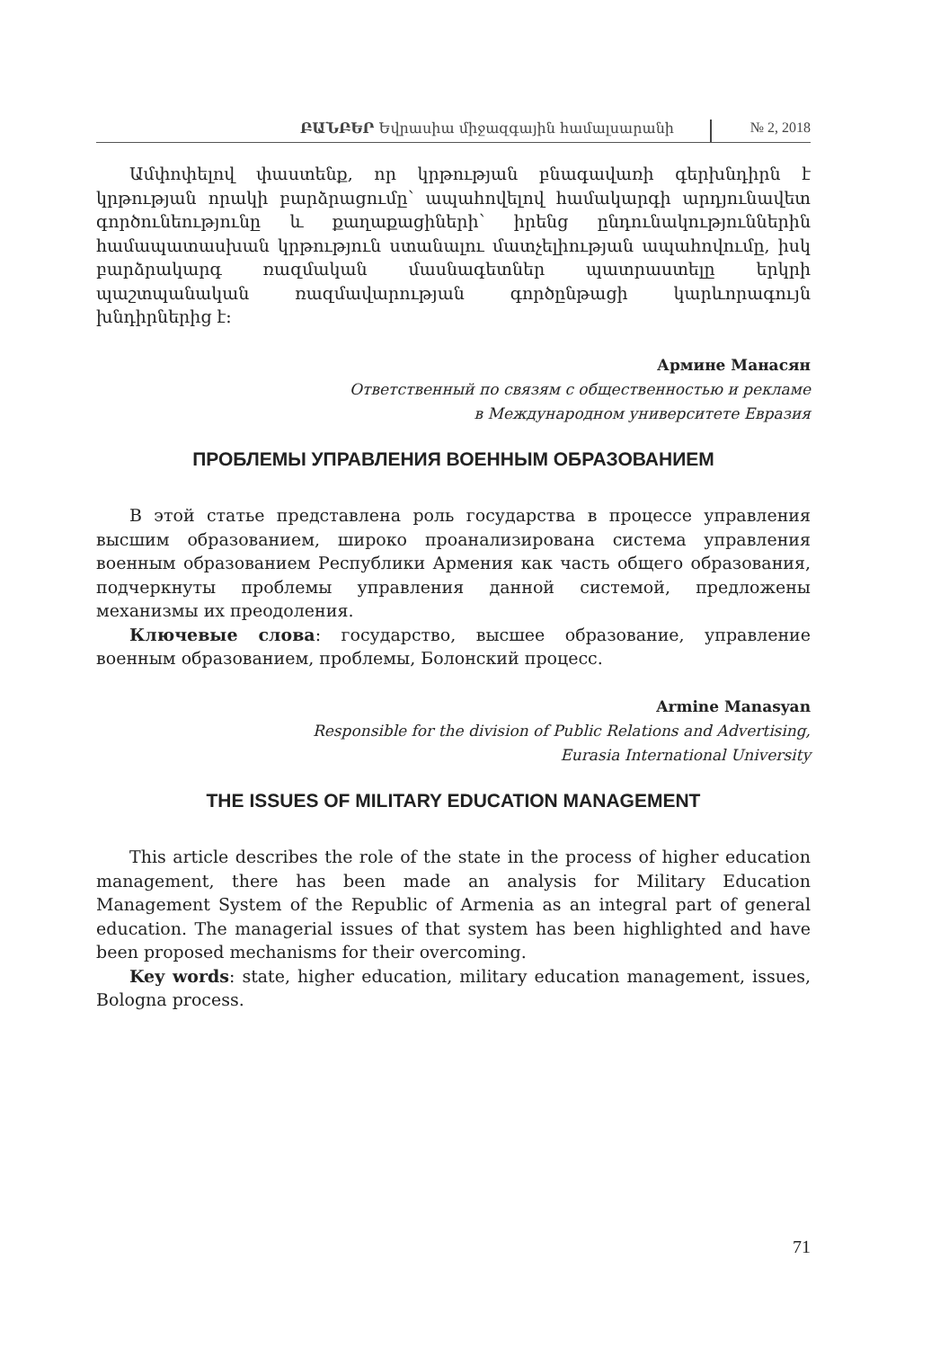ԲԱՆԲԵՐ Եվրասիա միջազգային համալսարանի
№ 2, 2018
Ամփոփելով փաստենք, որ կրթության բնագավառի գերխնդիրն է կրթության որակի բարձրացումը՝ ապահովելով համակարգի արդյունավետ գործունեությունը և քաղաքացիների՝ իրենց ընդունակություններին համապատասխան կրթություն ստանալու մատչելիության ապահովումը, իսկ բարձրակարգ ռազմական մասնագետներ պատրաստելը երկրի պաշտպանական ռազմավարության գործընթացի կարևորագույն խնդիրներից է:
Армине Манасян
Ответственный по связям с общественностью и рекламе
в Международном университете Евразия
ПРОБЛЕМЫ УПРАВЛЕНИЯ ВОЕННЫМ ОБРАЗОВАНИЕМ
В этой статье представлена роль государства в процессе управления высшим образованием, широко проанализирована система управления военным образованием Республики Армения как часть общего образования, подчеркнуты проблемы управления данной системой, предложены механизмы их преодоления.
Ключевые слова: государство, высшее образование, управление военным образованием, проблемы, Болонский процесс.
Armine Manasyan
Responsible for the division of Public Relations and Advertising,
Eurasia International University
THE ISSUES OF MILITARY EDUCATION MANAGEMENT
This article describes the role of the state in the process of higher education management, there has been made an analysis for Military Education Management System of the Republic of Armenia as an integral part of general education. The managerial issues of that system has been highlighted and have been proposed mechanisms for their overcoming.
Key words: state, higher education, military education management, issues, Bologna process.
71